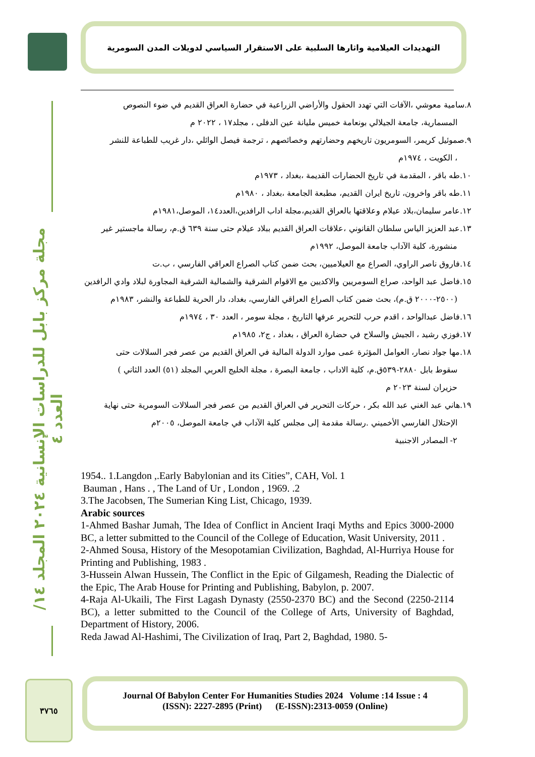التهديدات العيلامية واثارها السلبية على الاستقرار السياسي لدويلات المدن السومرية
مجلة مركز بابل للدراسات الإنسانية ٢٠٢٤ المجلد ١٤/ العدد ٤
٨.سامية معوشي ،الآفات التي تهدد الحقول والأراضي الزراعية في حضارة العراق القديم في ضوء النصوص
المسمارية، جامعة الجيلالي بونعامة خميس مليانة عين الدفلى ، مجلد١٧ ، ٢٠٢٢ م
٩.صموئيل كريمر، السومريون تاريخهم وحضارتهم وخصائصهم ، ترجمة فيصل الوائلي ،دار غريب للطباعة للنشر
، الكويت ، ١٩٧٤م
١٠.طه باقر ، المقدمة في تاريخ الحضارات القديمة ،بغداد ، ١٩٧٣م
١١.طه باقر واخرون، تاريخ ايران القديم، مطبعة الجامعة ،بغداد ، ١٩٨٠م
١٢.عامر سليمان،بلاد عيلام وعلاقتها بالعراق القديم،مجلة اداب الرافدين،العدد١٤، الموصل،١٩٨١م
١٣.عبد العزيز الياس سلطان القانوني ،علاقات العراق القديم ببلاد عيلام حتى سنة ٦٣٩ ق.م، رسالة ماجستير غير
منشورة، كلية الآداب جامعة الموصل، ١٩٩٢م
١٤.فاروق ناصر الراوي، الصراع مع العيلاميين، بحث ضمن كتاب الصراع العراقي الفارسي ، ب.ت
١٥.فاضل عبد الواحد، صراع السومريين والاكديين مع الاقوام الشرقية والشمالية الشرقية المجاورة لبلاد وادي الرافدين
(٢٥٠٠-٢٠٠٠ ق.م)، بحث ضمن كتاب الصراع العراقي الفارسي، بغداد، دار الحرية للطباعة والنشر، ١٩٨٣م
١٦.فاضل عبدالواحد ، اقدم حرب للتحرير عرفها التاريخ ، مجلة سومر ، العدد ٣٠ ، ١٩٧٤م
١٧.فوزي رشيد ، الجيش والسلاح في حضارة العراق ، بغداد ، ج٢، ١٩٨٥م
١٨.مها جواد نصار، العوامل المؤثرة عمى موارد الدولة المالية في العراق القديم من عصر فجر السلالات حتى
سقوط بابل ٢٨٨٠-٥٣٩ق.م، كلية الاداب ، جامعة البصرة ، مجلة الخليج العربي المجلد (٥١) العدد الثاني )
حزيران لسنة ٢٠٢٣ م
١٩.هاني عبد الغني عبد الله بكر ، حركات التحرير في العراق القديم من عصر فجر السلالات السومرية حتى نهاية
الإحتلال الفارسي الأخميني .رسالة مقدمة إلى مجلس كلية الآداب في جامعة الموصل، ٢٠٠٥م
٢- المصادر الاجنبية
1954.. 1.Langdon ,.Early Babylonian and its Cities”, CAH, Vol. 1
Bauman , Hans . , The Land of Ur , London , 1969. .2
3.The Jacobsen, The Sumerian King List, Chicago, 1939.
Arabic sources
1-Ahmed Bashar Jumah, The Idea of Conflict in Ancient Iraqi Myths and Epics 3000-2000 BC, a letter submitted to the Council of the College of Education, Wasit University, 2011 .
2-Ahmed Sousa, History of the Mesopotamian Civilization, Baghdad, Al-Hurriya House for Printing and Publishing, 1983 .
3-Hussein Alwan Hussein, The Conflict in the Epic of Gilgamesh, Reading the Dialectic of the Epic, The Arab House for Printing and Publishing, Babylon, p. 2007.
4-Raja Al-Ukaili, The First Lagash Dynasty (2550-2370 BC) and the Second (2250-2114 BC), a letter submitted to the Council of the College of Arts, University of Baghdad, Department of History, 2006.
Reda Jawad Al-Hashimi, The Civilization of Iraq, Part 2, Baghdad, 1980. 5-
٣٧٦٥
Journal Of Babylon Center For Humanities Studies 2024 Volume :14 Issue : 4
(ISSN): 2227-2895 (Print) (E-ISSN):2313-0059 (Online)